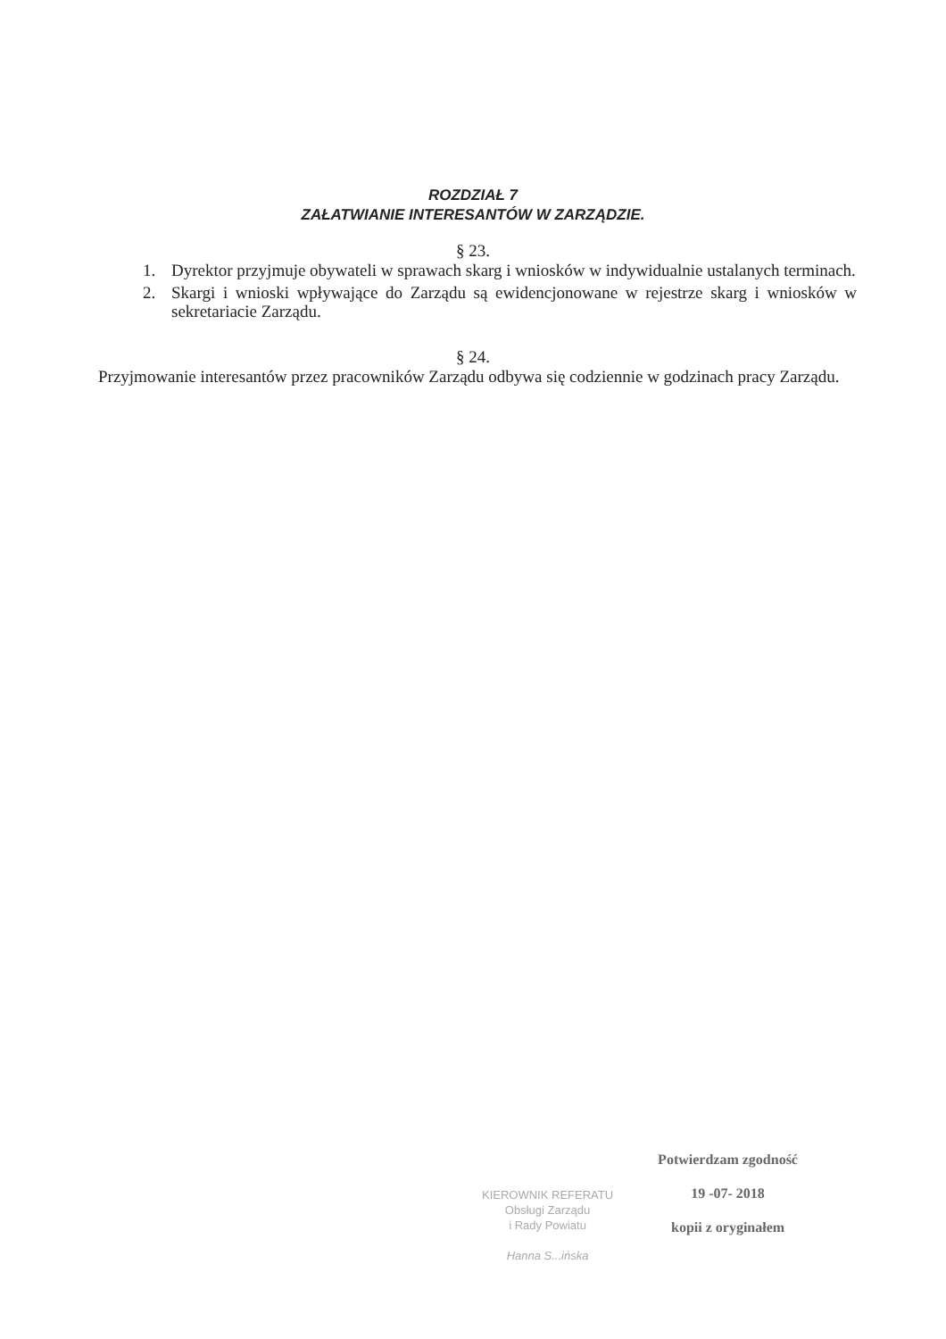ROZDZIAŁ 7
ZAŁATWIANIE INTERESANTÓW W ZARZĄDZIE.
§ 23.
1. Dyrektor przyjmuje obywateli w sprawach skarg i wniosków w indywidualnie ustalanych terminach.
2. Skargi i wnioski wpływające do Zarządu są ewidencjonowane w rejestrze skarg i wniosków w sekretariacie Zarządu.
§ 24.
Przyjmowanie interesantów przez pracowników Zarządu odbywa się codziennie w godzinach pracy Zarządu.
KIEROWNIK REFERATU
Obsługi Zarządu
i Rady Powiatu
Hanna S...ińska
Potwierdzam zgodność
19 -07- 2018
kopii z oryginałem